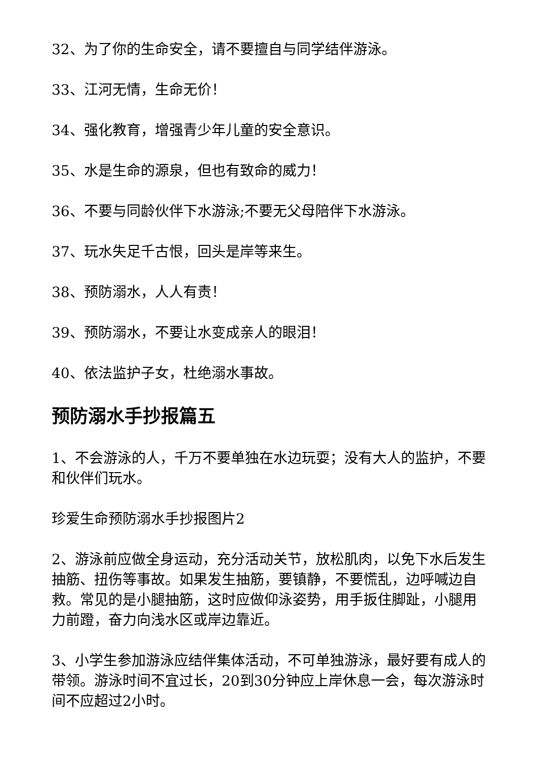32、为了你的生命安全，请不要擅自与同学结伴游泳。
33、江河无情，生命无价！
34、强化教育，增强青少年儿童的安全意识。
35、水是生命的源泉，但也有致命的威力！
36、不要与同龄伙伴下水游泳;不要无父母陪伴下水游泳。
37、玩水失足千古恨，回头是岸等来生。
38、预防溺水，人人有责！
39、预防溺水，不要让水变成亲人的眼泪！
40、依法监护子女，杜绝溺水事故。
预防溺水手抄报篇五
1、不会游泳的人，千万不要单独在水边玩耍；没有大人的监护，不要和伙伴们玩水。
珍爱生命预防溺水手抄报图片2
2、游泳前应做全身运动，充分活动关节，放松肌肉，以免下水后发生抽筋、扭伤等事故。如果发生抽筋，要镇静，不要慌乱，边呼喊边自救。常见的是小腿抽筋，这时应做仰泳姿势，用手扳住脚趾，小腿用力前蹬，奋力向浅水区或岸边靠近。
3、小学生参加游泳应结伴集体活动，不可单独游泳，最好要有成人的带领。游泳时间不宜过长，20到30分钟应上岸休息一会，每次游泳时间不应超过2小时。